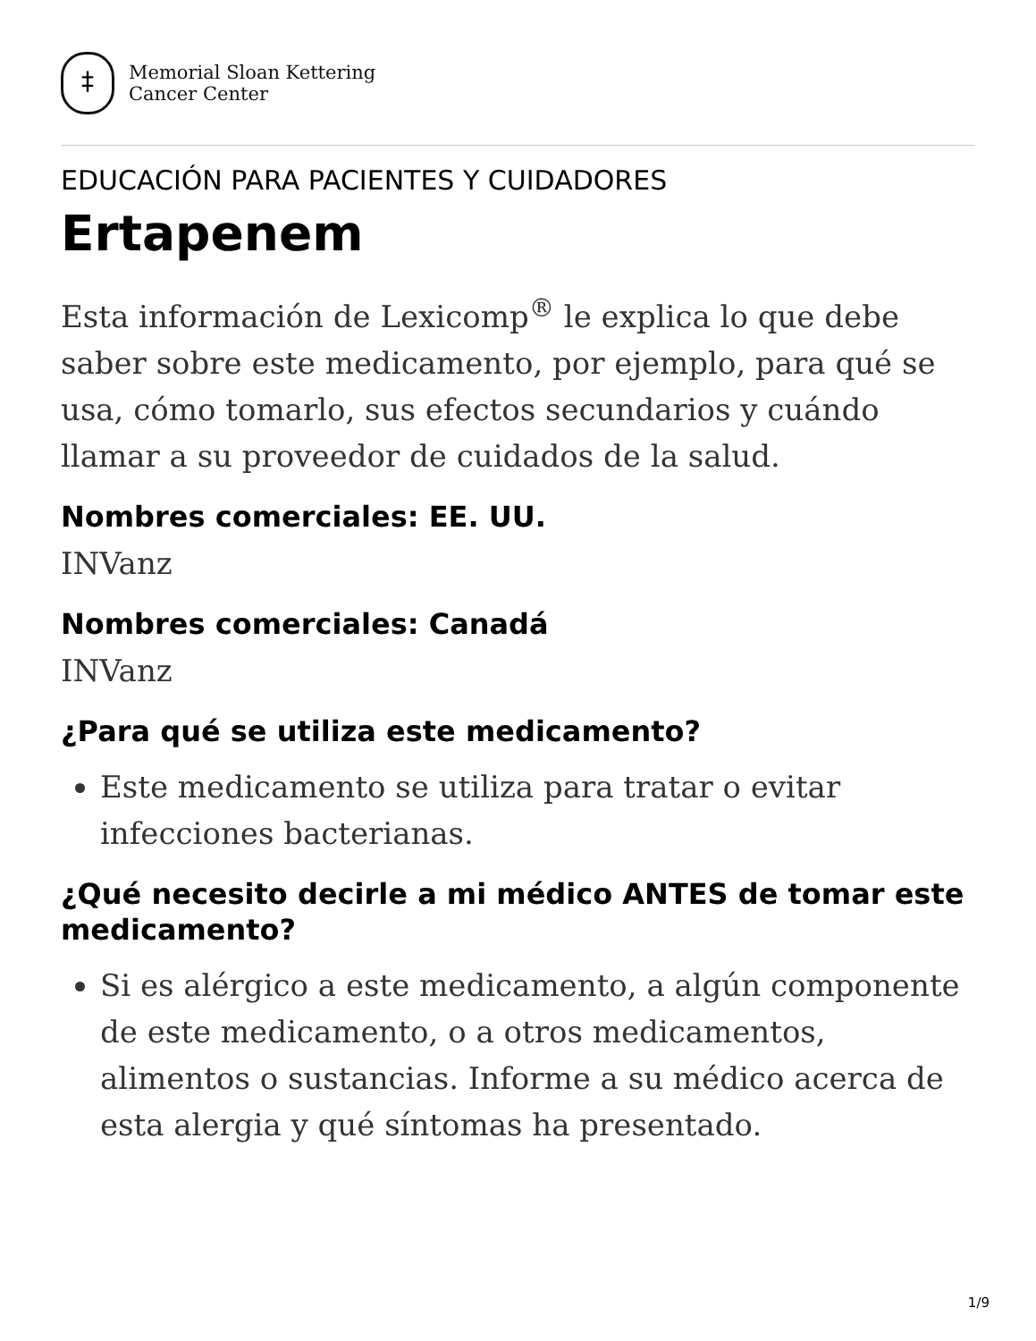‡
Memorial Sloan Kettering
Cancer Center
EDUCACIÓN PARA PACIENTES Y CUIDADORES
Ertapenem
Esta información de Lexicomp<sup>®</sup> le explica lo que debe saber sobre este medicamento, por ejemplo, para qué se usa, cómo tomarlo, sus efectos secundarios y cuándo llamar a su proveedor de cuidados de la salud.
Nombres comerciales: EE. UU.
INVanz
Nombres comerciales: Canadá
INVanz
¿Para qué se utiliza este medicamento?
Este medicamento se utiliza para tratar o evitar infecciones bacterianas.
¿Qué necesito decirle a mi médico ANTES de tomar este medicamento?
Si es alérgico a este medicamento, a algún componente de este medicamento, o a otros medicamentos, alimentos o sustancias. Informe a su médico acerca de esta alergia y qué síntomas ha presentado.
1/9